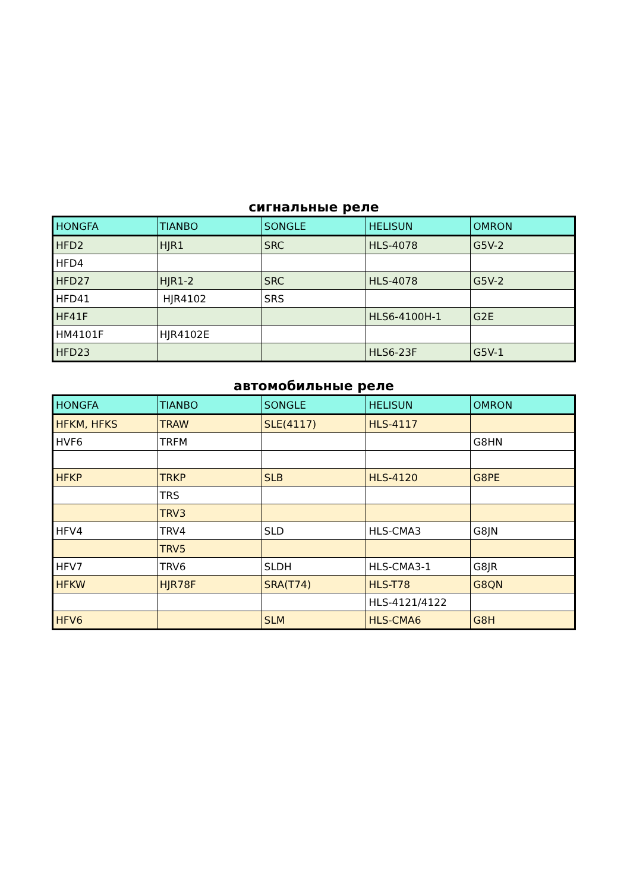сигнальные реле
| HONGFA | TIANBO | SONGLE | HELISUN | OMRON |
| --- | --- | --- | --- | --- |
| HFD2 | HJR1 | SRC | HLS-4078 | G5V-2 |
| HFD4 | | | | |
| HFD27 | HJR1-2 | SRC | HLS-4078 | G5V-2 |
| HFD41 | HJR4102 | SRS | | |
| HF41F | | | HLS6-4100H-1 | G2E |
| HM4101F | HJR4102E | | | |
| HFD23 | | | HLS6-23F | G5V-1 |
автомобильные реле
| HONGFA | TIANBO | SONGLE | HELISUN | OMRON |
| --- | --- | --- | --- | --- |
| HFKM, HFKS | TRAW | SLE(4117) | HLS-4117 | |
| HVF6 | TRFM | | | G8HN |
| HFKP | TRKP | SLB | HLS-4120 | G8PE |
| | TRS | | | |
| | TRV3 | | | |
| HFV4 | TRV4 | SLD | HLS-CMA3 | G8JN |
| | TRV5 | | | |
| HFV7 | TRV6 | SLDH | HLS-CMA3-1 | G8JR |
| HFKW | HJR78F | SRA(T74) | HLS-T78 | G8QN |
| | | | HLS-4121/4122 | |
| HFV6 | | SLM | HLS-CMA6 | G8H |